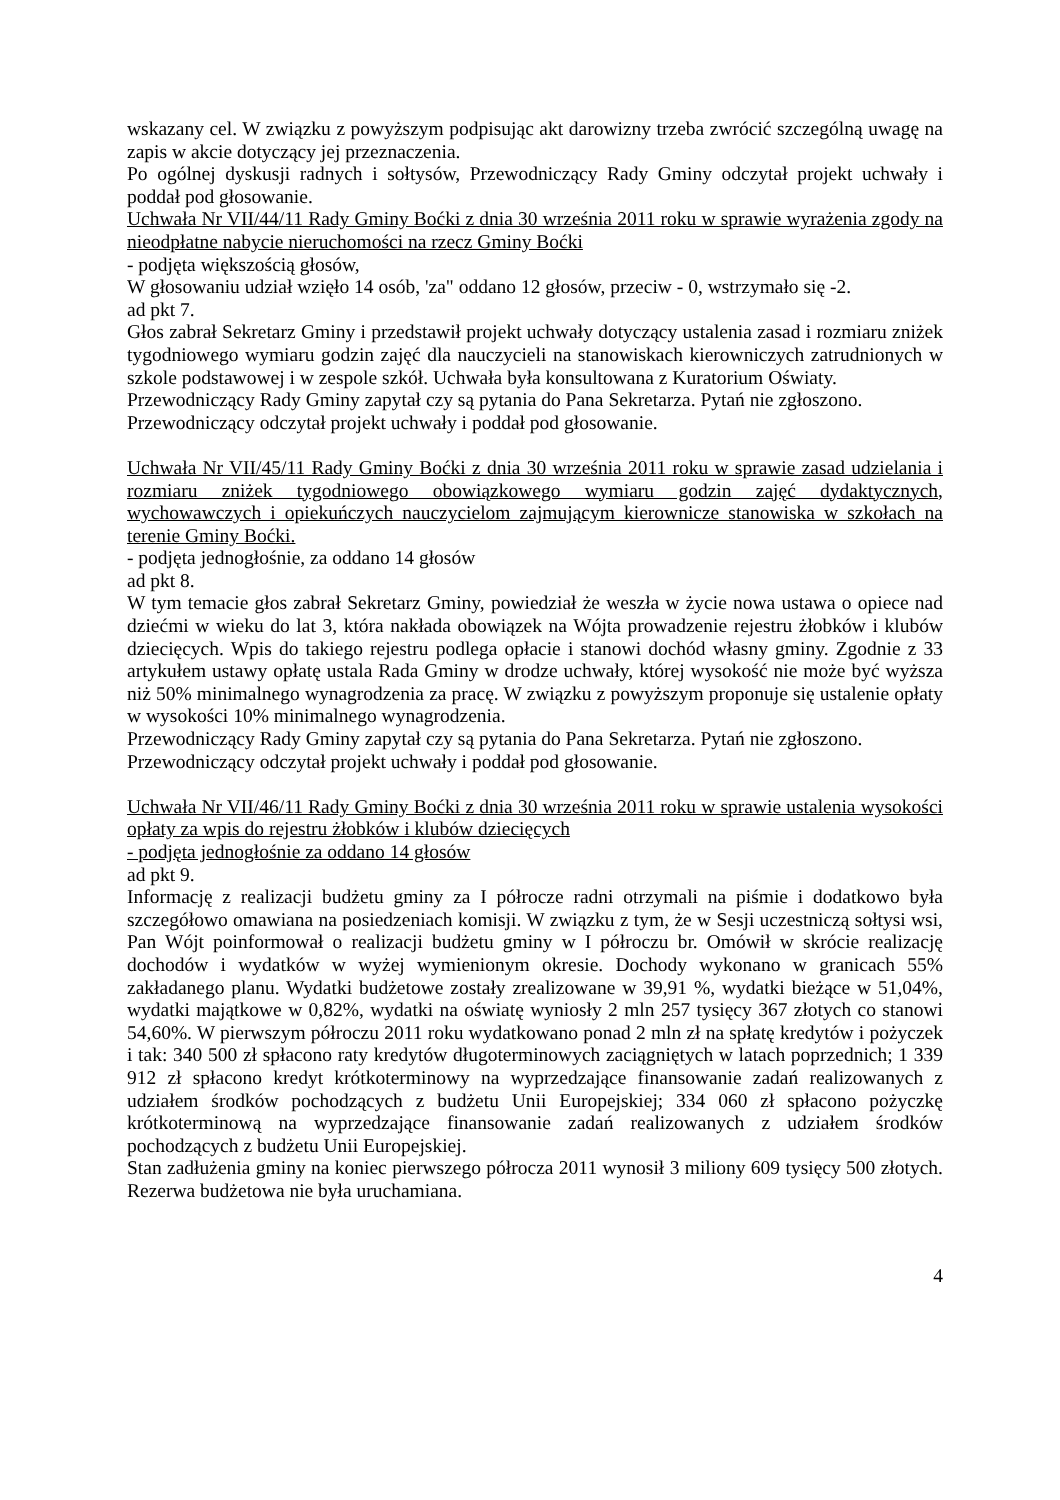wskazany cel. W związku z powyższym podpisując akt darowizny trzeba zwrócić szczególną uwagę na zapis w akcie dotyczący jej przeznaczenia.
Po ogólnej dyskusji radnych i sołtysów, Przewodniczący Rady Gminy odczytał projekt uchwały i poddał pod głosowanie.
Uchwała Nr VII/44/11 Rady Gminy Boćki z dnia 30 września 2011 roku w sprawie wyrażenia zgody na nieodpłatne nabycie nieruchomości na rzecz Gminy Boćki
- podjęta większością głosów,
W głosowaniu udział wzięło 14 osób, 'za" oddano 12 głosów, przeciw - 0, wstrzymało się -2.
ad pkt 7.
Głos zabrał Sekretarz Gminy i przedstawił projekt uchwały dotyczący ustalenia zasad i rozmiaru zniżek tygodniowego wymiaru godzin zajęć dla nauczycieli na stanowiskach kierowniczych zatrudnionych w szkole podstawowej i w zespole szkół. Uchwała była konsultowana z Kuratorium Oświaty.
Przewodniczący Rady Gminy zapytał czy są pytania do Pana Sekretarza. Pytań nie zgłoszono.
Przewodniczący odczytał projekt uchwały i poddał pod głosowanie.
Uchwała Nr VII/45/11 Rady Gminy Boćki z dnia 30 września 2011 roku w sprawie zasad udzielania i rozmiaru zniżek tygodniowego obowiązkowego wymiaru godzin zajęć dydaktycznych, wychowawczych i opiekuńczych nauczycielom zajmującym kierownicze stanowiska w szkołach na terenie Gminy Boćki.
- podjęta jednogłośnie, za oddano 14 głosów
ad pkt 8.
W tym temacie głos zabrał Sekretarz Gminy, powiedział że weszła w życie nowa ustawa o opiece nad dziećmi w wieku do lat 3, która nakłada obowiązek na Wójta prowadzenie rejestru żłobków i klubów dziecięcych. Wpis do takiego rejestru podlega opłacie i stanowi dochód własny gminy. Zgodnie z 33 artykułem ustawy opłatę ustala Rada Gminy w drodze uchwały, której wysokość nie może być wyższa niż 50% minimalnego wynagrodzenia za pracę. W związku z powyższym proponuje się ustalenie opłaty w wysokości 10% minimalnego wynagrodzenia.
Przewodniczący Rady Gminy zapytał czy są pytania do Pana Sekretarza. Pytań nie zgłoszono.
Przewodniczący odczytał projekt uchwały i poddał pod głosowanie.
Uchwała Nr VII/46/11 Rady Gminy Boćki z dnia 30 września 2011 roku w sprawie ustalenia wysokości opłaty za wpis do rejestru żłobków i klubów dziecięcych
- podjęta jednogłośnie za oddano 14 głosów
ad pkt 9.
Informację z realizacji budżetu gminy za I półrocze radni otrzymali na piśmie i dodatkowo była szczegółowo omawiana na posiedzeniach komisji. W związku z tym, że w Sesji uczestniczą sołtysi wsi, Pan Wójt poinformował o realizacji budżetu gminy w I półroczu br. Omówił w skrócie realizację dochodów i wydatków w wyżej wymienionym okresie. Dochody wykonano w granicach 55% zakładanego planu. Wydatki budżetowe zostały zrealizowane w 39,91 %, wydatki bieżące w 51,04%, wydatki majątkowe w 0,82%, wydatki na oświatę wyniosły 2 mln 257 tysięcy 367 złotych co stanowi 54,60%. W pierwszym półroczu 2011 roku wydatkowano ponad 2 mln zł na spłatę kredytów i pożyczek i tak: 340 500 zł spłacono raty kredytów długoterminowych zaciągniętych w latach poprzednich; 1 339 912 zł spłacono kredyt krótkoterminowy na wyprzedzające finansowanie zadań realizowanych z udziałem środków pochodzących z budżetu Unii Europejskiej; 334 060 zł spłacono pożyczkę krótkoterminową na wyprzedzające finansowanie zadań realizowanych z udziałem środków pochodzących z budżetu Unii Europejskiej.
Stan zadłużenia gminy na koniec pierwszego półrocza 2011 wynosił 3 miliony 609 tysięcy 500 złotych. Rezerwa budżetowa nie była uruchamiana.
4